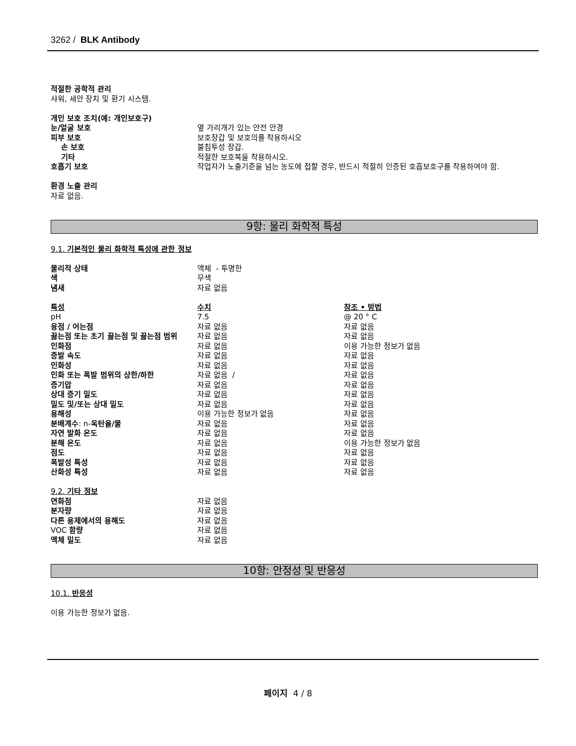3262 / BLK Antibody
적절한 공학적 관리
샤워, 세안 장치 및 환기 시스템.
개인 보호 조치(예: 개인보호구)
| 눈/얼굴 보호 | 옆 가리개가 있는 안전 안경 |
| 피부 보호 | 보호장갑 및 보호의를 착용하시오 |
| 손 보호 | 불침투성 장갑. |
| 기타 | 적절한 보호복을 착용하시오. |
| 호흡기 보호 | 작업자가 노출기준을 넘는 농도에 접할 경우, 반드시 적절히 인증된 호흡보호구를 착용하여야 함. |
환경 노출 관리
자료 없음.
9항: 물리 화학적 특성
9.1. 기본적인 물리 화학적 특성에 관한 정보
| 물리적 상태 | 액체 - 투명한 |
| 색 | 무색 |
| 냄새 | 자료 없음 |
| 특성 | 수치 | 참조 • 방법 |
| pH | 7.5 | @ 20 ° C |
| 융점 / 어는점 | 자료 없음 | 자료 없음 |
| 끓는점 또는 초기 끓는점 및 끓는점 범위 | 자료 없음 | 자료 없음 |
| 인화점 | 자료 없음 | 이용 가능한 정보가 없음 |
| 증발 속도 | 자료 없음 | 자료 없음 |
| 인화성 | 자료 없음 | 자료 없음 |
| 인화 또는 폭발 범위의 상한/하한 | 자료 없음 / | 자료 없음 |
| 증기압 | 자료 없음 | 자료 없음 |
| 상대 증기 밀도 | 자료 없음 | 자료 없음 |
| 밀도 및/또는 상대 밀도 | 자료 없음 | 자료 없음 |
| 용해성 | 이용 가능한 정보가 없음 | 자료 없음 |
| 분배계수 : n- 옥탄올/물 | 자료 없음 | 자료 없음 |
| 자연 발화 온도 | 자료 없음 | 자료 없음 |
| 분해 온도 | 자료 없음 | 이용 가능한 정보가 없음 |
| 점도 | 자료 없음 | 자료 없음 |
| 폭발성 특성 | 자료 없음 | 자료 없음 |
| 산화성 특성 | 자료 없음 | 자료 없음 |
9.2. 기타 정보
| 연화점 | 자료 없음 |
| 분자량 | 자료 없음 |
| 다른 용제에서의 용해도 | 자료 없음 |
| VOC 함량 | 자료 없음 |
| 액체 밀도 | 자료 없음 |
10항: 안정성 및 반응성
10.1. 반응성
이용 가능한 정보가 없음.
페이지 4 / 8